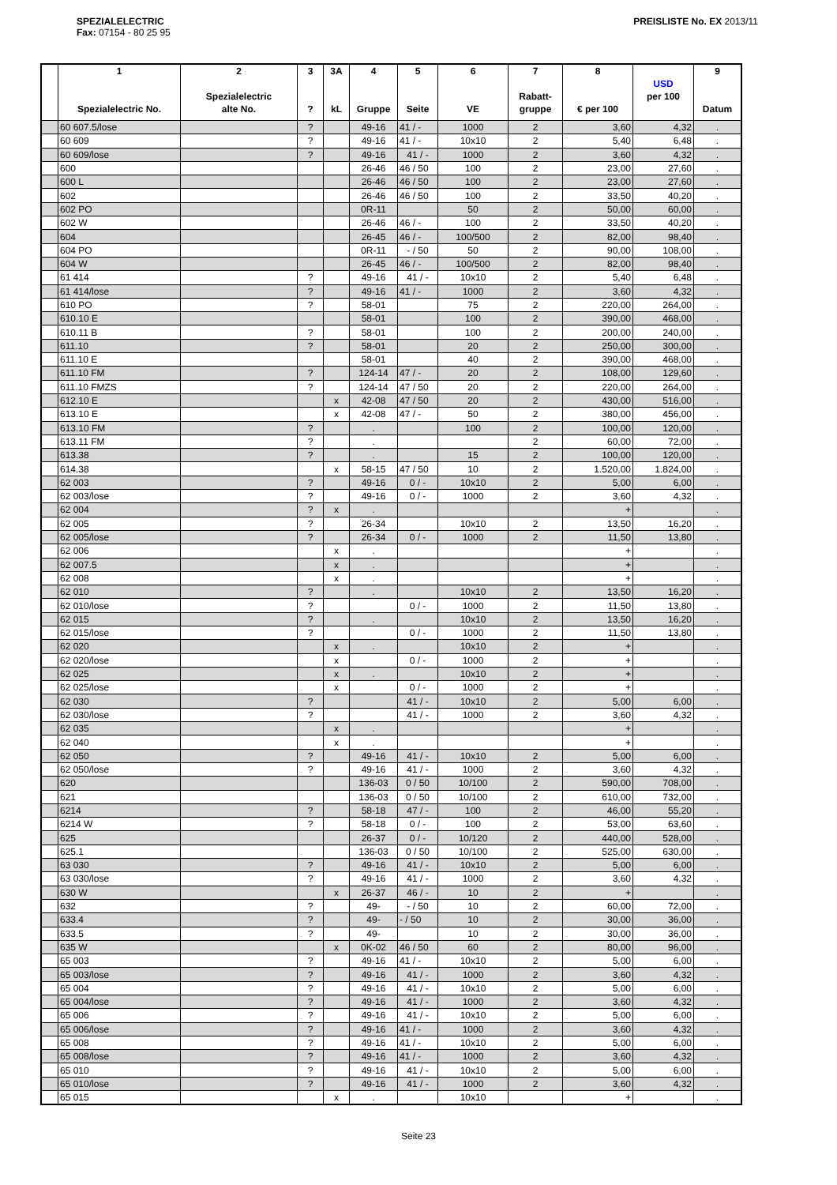SPEZIALELECTRIC
Fax: 07154 - 80 25 95
PREISLISTE No. EX 2013/11
| | 1 Spezialelectric No. | 2 Spezialelectric alte No. | 3 ? | 3A kL | 4 Gruppe | 5 Seite | 6 VE | 7 Rabatt- gruppe | 8 € per 100 | USD per 100 | 9 Datum |
| --- | --- | --- | --- | --- | --- | --- | --- | --- | --- | --- | --- |
| | 60 607.5/lose | | ? | | 49-16 | 41 / - | 1000 | 2 | 3,60 | 4,32 | . |
| | 60 609 | | ? | | 49-16 | 41 / - | 10x10 | 2 | 5,40 | 6,48 | . |
| | 60 609/lose | | ? | | 49-16 | 41 / - | 1000 | 2 | 3,60 | 4,32 | . |
| | 600 | | | | 26-46 | 46 / 50 | 100 | 2 | 23,00 | 27,60 | . |
| | 600 L | | | | 26-46 | 46 / 50 | 100 | 2 | 23,00 | 27,60 | . |
| | 602 | | | | 26-46 | 46 / 50 | 100 | 2 | 33,50 | 40,20 | . |
| | 602 PO | | | | 0R-11 | | 50 | 2 | 50,00 | 60,00 | . |
| | 602 W | | | | 26-46 | 46 / - | 100 | 2 | 33,50 | 40,20 | . |
| | 604 | | | | 26-45 | 46 / - | 100/500 | 2 | 82,00 | 98,40 | . |
| | 604 PO | | | | 0R-11 | - / 50 | 50 | 2 | 90,00 | 108,00 | . |
| | 604 W | | | | 26-45 | 46 / - | 100/500 | 2 | 82,00 | 98,40 | . |
| | 61 414 | | ? | | 49-16 | 41 / - | 10x10 | 2 | 5,40 | 6,48 | . |
| | 61 414/lose | | ? | | 49-16 | 41 / - | 1000 | 2 | 3,60 | 4,32 | . |
| | 610 PO | | ? | | 58-01 | | 75 | 2 | 220,00 | 264,00 | . |
| | 610.10 E | | | | 58-01 | | 100 | 2 | 390,00 | 468,00 | . |
| | 610.11 B | | ? | | 58-01 | | 100 | 2 | 200,00 | 240,00 | . |
| | 611.10 | | ? | | 58-01 | | 20 | 2 | 250,00 | 300,00 | . |
| | 611.10 E | | | | 58-01 | | 40 | 2 | 390,00 | 468,00 | . |
| | 611.10 FM | | ? | | 124-14 | 47 / - | 20 | 2 | 108,00 | 129,60 | . |
| | 611.10 FMZS | | ? | | 124-14 | 47 / 50 | 20 | 2 | 220,00 | 264,00 | . |
| | 612.10 E | | | x | 42-08 | 47 / 50 | 20 | 2 | 430,00 | 516,00 | . |
| | 613.10 E | | | x | 42-08 | 47 / - | 50 | 2 | 380,00 | 456,00 | . |
| | 613.10 FM | | ? | | . | | 100 | 2 | 100,00 | 120,00 | . |
| | 613.11 FM | | ? | | . | | | 2 | 60,00 | 72,00 | . |
| | 613.38 | | ? | | . | | 15 | 2 | 100,00 | 120,00 | . |
| | 614.38 | | | x | 58-15 | 47 / 50 | 10 | 2 | 1.520,00 | 1.824,00 | . |
| | 62 003 | | ? | | 49-16 | 0 / - | 10x10 | 2 | 5,00 | 6,00 | . |
| | 62 003/lose | | ? | | 49-16 | 0 / - | 1000 | 2 | 3,60 | 4,32 | . |
| | 62 004 | | ? | x | . | | | | + | | . |
| | 62 005 | | ? | | 26-34 | | 10x10 | 2 | 13,50 | 16,20 | . |
| | 62 005/lose | | ? | | 26-34 | 0 / - | 1000 | 2 | 11,50 | 13,80 | . |
| | 62 006 | | | x | . | | | | + | | . |
| | 62 007.5 | | | x | . | | | | + | | . |
| | 62 008 | | | x | . | | | | + | | . |
| | 62 010 | | ? | | . | | 10x10 | 2 | 13,50 | 16,20 | . |
| | 62 010/lose | | ? | | | 0 / - | 1000 | 2 | 11,50 | 13,80 | . |
| | 62 015 | | ? | | . | | 10x10 | 2 | 13,50 | 16,20 | . |
| | 62 015/lose | | ? | | | 0 / - | 1000 | 2 | 11,50 | 13,80 | . |
| | 62 020 | | | x | . | | 10x10 | 2 | + | | . |
| | 62 020/lose | | | x | | 0 / - | 1000 | 2 | + | | . |
| | 62 025 | | | x | . | | 10x10 | 2 | + | | . |
| | 62 025/lose | | | x | | 0 / - | 1000 | 2 | + | | . |
| | 62 030 | | ? | | | 41 / - | 10x10 | 2 | 5,00 | 6,00 | . |
| | 62 030/lose | | ? | | | 41 / - | 1000 | 2 | 3,60 | 4,32 | . |
| | 62 035 | | | x | . | | | | + | | . |
| | 62 040 | | | x | . | | | | + | | . |
| | 62 050 | | ? | | 49-16 | 41 / - | 10x10 | 2 | 5,00 | 6,00 | . |
| | 62 050/lose | | ? | | 49-16 | 41 / - | 1000 | 2 | 3,60 | 4,32 | . |
| | 620 | | | | 136-03 | 0 / 50 | 10/100 | 2 | 590,00 | 708,00 | . |
| | 621 | | | | 136-03 | 0 / 50 | 10/100 | 2 | 610,00 | 732,00 | . |
| | 6214 | | ? | | 58-18 | 47 / - | 100 | 2 | 46,00 | 55,20 | . |
| | 6214 W | | ? | | 58-18 | 0 / - | 100 | 2 | 53,00 | 63,60 | . |
| | 625 | | | | 26-37 | 0 / - | 10/120 | 2 | 440,00 | 528,00 | . |
| | 625.1 | | | | 136-03 | 0 / 50 | 10/100 | 2 | 525,00 | 630,00 | . |
| | 63 030 | | ? | | 49-16 | 41 / - | 10x10 | 2 | 5,00 | 6,00 | . |
| | 63 030/lose | | ? | | 49-16 | 41 / - | 1000 | 2 | 3,60 | 4,32 | . |
| | 630 W | | | x | 26-37 | 46 / - | 10 | 2 | + | | . |
| | 632 | | ? | | 49- | - / 50 | 10 | 2 | 60,00 | 72,00 | . |
| | 633.4 | | ? | | 49- | - / 50 | 10 | 2 | 30,00 | 36,00 | . |
| | 633.5 | | ? | | 49- | | 10 | 2 | 30,00 | 36,00 | . |
| | 635 W | | | x | 0K-02 | 46 / 50 | 60 | 2 | 80,00 | 96,00 | . |
| | 65 003 | | ? | | 49-16 | 41 / - | 10x10 | 2 | 5,00 | 6,00 | . |
| | 65 003/lose | | ? | | 49-16 | 41 / - | 1000 | 2 | 3,60 | 4,32 | . |
| | 65 004 | | ? | | 49-16 | 41 / - | 10x10 | 2 | 5,00 | 6,00 | . |
| | 65 004/lose | | ? | | 49-16 | 41 / - | 1000 | 2 | 3,60 | 4,32 | . |
| | 65 006 | | ? | | 49-16 | 41 / - | 10x10 | 2 | 5,00 | 6,00 | . |
| | 65 006/lose | | ? | | 49-16 | 41 / - | 1000 | 2 | 3,60 | 4,32 | . |
| | 65 008 | | ? | | 49-16 | 41 / - | 10x10 | 2 | 5,00 | 6,00 | . |
| | 65 008/lose | | ? | | 49-16 | 41 / - | 1000 | 2 | 3,60 | 4,32 | . |
| | 65 010 | | ? | | 49-16 | 41 / - | 10x10 | 2 | 5,00 | 6,00 | . |
| | 65 010/lose | | ? | | 49-16 | 41 / - | 1000 | 2 | 3,60 | 4,32 | . |
| | 65 015 | | | x | . | | 10x10 | | + | | . |
Seite 23